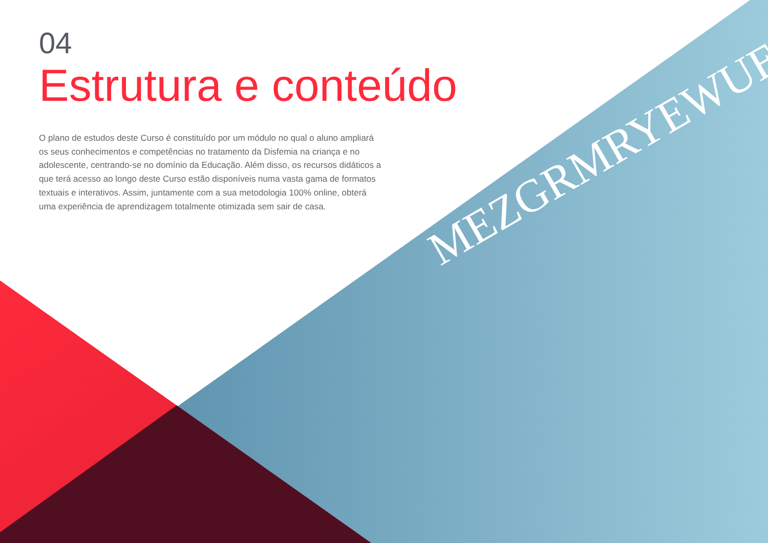MEZGRMRYEWUE
04
Estrutura e conteúdo
O plano de estudos deste Curso é constituído por um módulo no qual o aluno ampliará os seus conhecimentos e competências no tratamento da Disfemia na criança e no adolescente, centrando-se no domínio da Educação. Além disso, os recursos didáticos a que terá acesso ao longo deste Curso estão disponíveis numa vasta gama de formatos textuais e interativos. Assim, juntamente com a sua metodologia 100% online, obterá uma experiência de aprendizagem totalmente otimizada sem sair de casa.